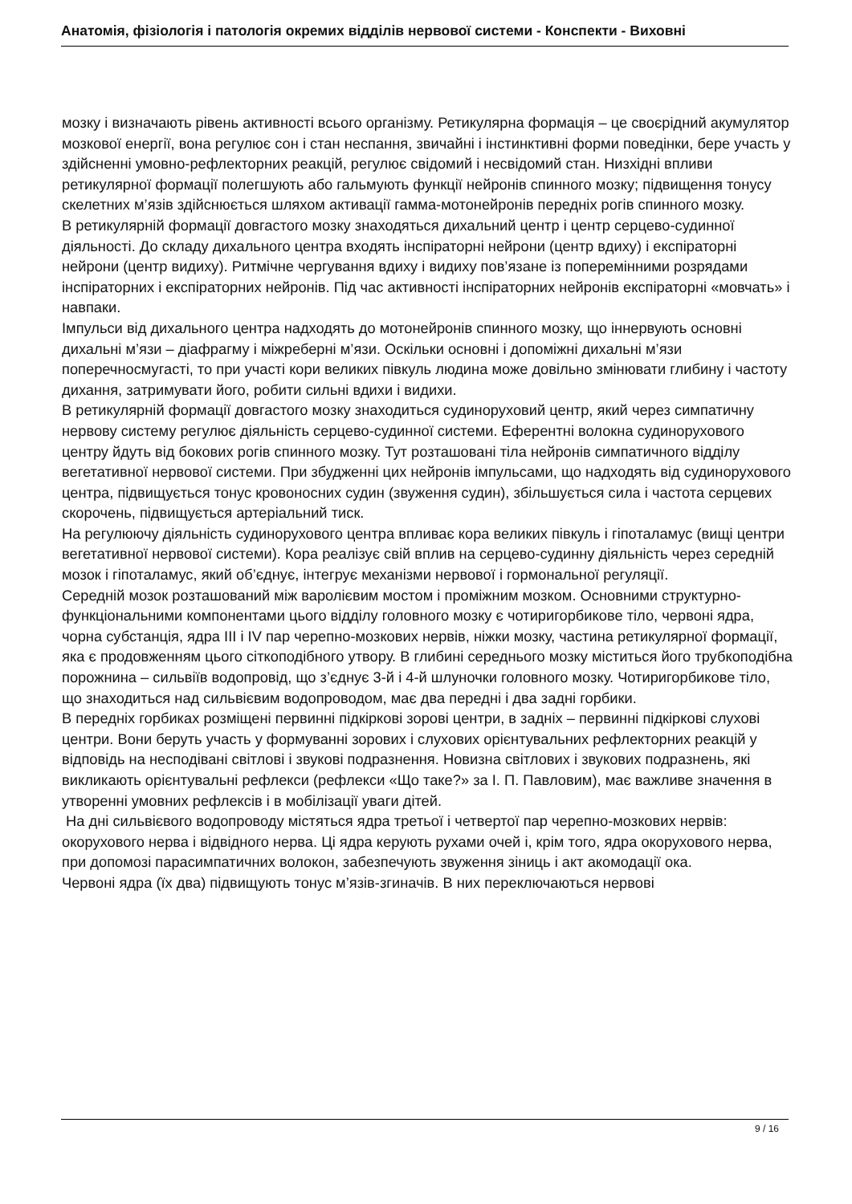Анатомія, фізіологія і патологія окремих відділів нервової системи - Конспекти - Виховні
мозку і визначають рівень активності всього організму. Ретикулярна формація – це своєрідний акумулятор мозкової енергії, вона регулює сон і стан неспання, звичайні і інстинктивні форми поведінки, бере участь у здійсненні умовно-рефлекторних реакцій, регулює свідомий і несвідомий стан. Низхідні впливи ретикулярної формації полегшують або гальмують функції нейронів спинного мозку; підвищення тонусу скелетних м’язів здійснюється шляхом активації гамма-мотонейронів передніх рогів спинного мозку.
В ретикулярній формації довгастого мозку знаходяться дихальний центр і центр серцево-судинної діяльності. До складу дихального центра входять інспіраторні нейрони (центр вдиху) і експіраторні нейрони (центр видиху). Ритмічне чергування вдиху і видиху пов’язане із поперемінними розрядами інспіраторних і експіраторних нейронів. Під час активності інспіраторних нейронів експіраторні «мовчать» і навпаки.
Імпульси від дихального центра надходять до мотонейронів спинного мозку, що іннервують основні дихальні м’язи – діафрагму і міжреберні м’язи. Оскільки основні і допоміжні дихальні м’язи поперечносмугасті, то при участі кори великих півкуль людина може довільно змінювати глибину і частоту дихання, затримувати його, робити сильні вдихи і видихи.
В ретикулярній формації довгастого мозку знаходиться судиноруховий центр, який через симпатичну нервову систему регулює діяльність серцево-судинної системи. Еферентні волокна судинорухового центру йдуть від бокових рогів спинного мозку. Тут розташовані тіла нейронів симпатичного відділу вегетативної нервової системи. При збудженні цих нейронів імпульсами, що надходять від судинорухового центра, підвищується тонус кровоносних судин (звуження судин), збільшується сила і частота серцевих скорочень, підвищується артеріальний тиск.
На регулюючу діяльність судинорухового центра впливає кора великих півкуль і гіпоталамус (вищі центри вегетативної нервової системи). Кора реалізує свій вплив на серцево-судинну діяльність через середній мозок і гіпоталамус, який об’єднує, інтегрує механізми нервової і гормональної регуляції.
Середній мозок розташований між варолієвим мостом і проміжним мозком. Основними структурно-функціональними компонентами цього відділу головного мозку є чотиригорбикове тіло, червоні ядра, чорна субстанція, ядра III і IV пар черепно-мозкових нервів, ніжки мозку, частина ретикулярної формації, яка є продовженням цього сіткоподібного утвору. В глибині середнього мозку міститься його трубкоподібна порожнина – сильвіїв водопровід, що з’єднує 3-й і 4-й шлуночки головного мозку. Чотиригорбикове тіло, що знаходиться над сильвієвим водопроводом, має два передні і два задні горбики.
В передніх горбиках розміщені первинні підкіркові зорові центри, в задніх – первинні підкіркові слухові центри. Вони беруть участь у формуванні зорових і слухових орієнтувальних рефлекторних реакцій у відповідь на несподівані світлові і звукові подразнення. Новизна світлових і звукових подразнень, які викликають орієнтувальні рефлекси (рефлекси «Що таке?» за І. П. Павловим), має важливе значення в утворенні умовних рефлексів і в мобілізації уваги дітей.
На дні сильвієвого водопроводу містяться ядра третьої і четвертої пар черепно-мозкових нервів: окорухового нерва і відвідного нерва. Ці ядра керують рухами очей і, крім того, ядра окорухового нерва, при допомозі парасимпатичних волокон, забезпечують звуження зіниць і акт акомодації ока.
Червоні ядра (їх два) підвищують тонус м’язів-згиначів. В них переключаються нервові
9 / 16